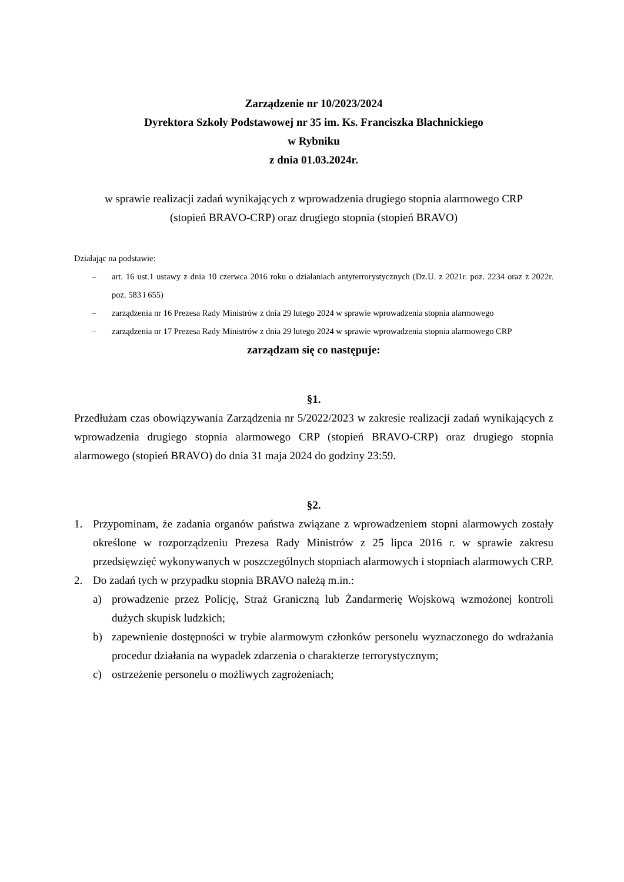Zarządzenie nr 10/2023/2024
Dyrektora Szkoły Podstawowej nr 35 im. Ks. Franciszka Blachnickiego
w Rybniku
z dnia 01.03.2024r.
w sprawie realizacji zadań wynikających z wprowadzenia drugiego stopnia alarmowego CRP
(stopień BRAVO-CRP) oraz drugiego stopnia (stopień BRAVO)
Działając na podstawie:
– art. 16 ust.1 ustawy z dnia 10 czerwca 2016 roku o działaniach antyterrorystycznych (Dz.U. z 2021r. poz. 2234 oraz z 2022r. poz. 583 i 655)
– zarządzenia nr 16 Prezesa Rady Ministrów z dnia 29 lutego 2024 w sprawie wprowadzenia stopnia alarmowego
– zarządzenia nr 17 Prezesa Rady Ministrów z dnia 29 lutego 2024 w sprawie wprowadzenia stopnia alarmowego CRP
zarządzam się co następuje:
§1.
Przedłużam czas obowiązywania Zarządzenia nr 5/2022/2023 w zakresie realizacji zadań wynikających z wprowadzenia drugiego stopnia alarmowego CRP (stopień BRAVO-CRP) oraz drugiego stopnia alarmowego (stopień BRAVO) do dnia 31 maja 2024 do godziny 23:59.
§2.
1. Przypominam, że zadania organów państwa związane z wprowadzeniem stopni alarmowych zostały określone w rozporządzeniu Prezesa Rady Ministrów z 25 lipca 2016 r. w sprawie zakresu przedsięwzięć wykonywanych w poszczególnych stopniach alarmowych i stopniach alarmowych CRP.
2. Do zadań tych w przypadku stopnia BRAVO należą m.in.:
a) prowadzenie przez Policję, Straż Graniczną lub Żandarmerię Wojskową wzmożonej kontroli dużych skupisk ludzkich;
b) zapewnienie dostępności w trybie alarmowym członków personelu wyznaczonego do wdrażania procedur działania na wypadek zdarzenia o charakterze terrorystycznym;
c) ostrzeżenie personelu o możliwych zagrożeniach;